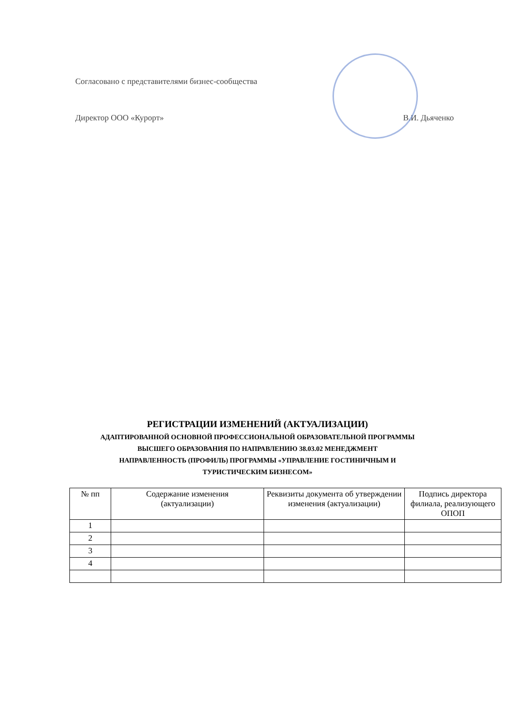Согласовано с представителями бизнес-сообщества
Директор ООО «Курорт» В.И. Дьяченко
РЕГИСТРАЦИИ ИЗМЕНЕНИЙ (АКТУАЛИЗАЦИИ)
АДАПТИРОВАННОЙ ОСНОВНОЙ ПРОФЕССИОНАЛЬНОЙ ОБРАЗОВАТЕЛЬНОЙ ПРОГРАММЫ
ВЫСШЕГО ОБРАЗОВАНИЯ ПО НАПРАВЛЕНИЮ 38.03.02 МЕНЕДЖМЕНТ
НАПРАВЛЕННОСТЬ (ПРОФИЛЬ) ПРОГРАММЫ «УПРАВЛЕНИЕ ГОСТИНИЧНЫМ И
ТУРИСТИЧЕСКИМ БИЗНЕСОМ»
| № пп | Содержание изменения (актуализации) | Реквизиты документа об утверждении изменения (актуализации) | Подпись директора филиала, реализующего ОПОП |
| --- | --- | --- | --- |
| 1 | | | |
| 2 | | | |
| 3 | | | |
| 4 | | | |